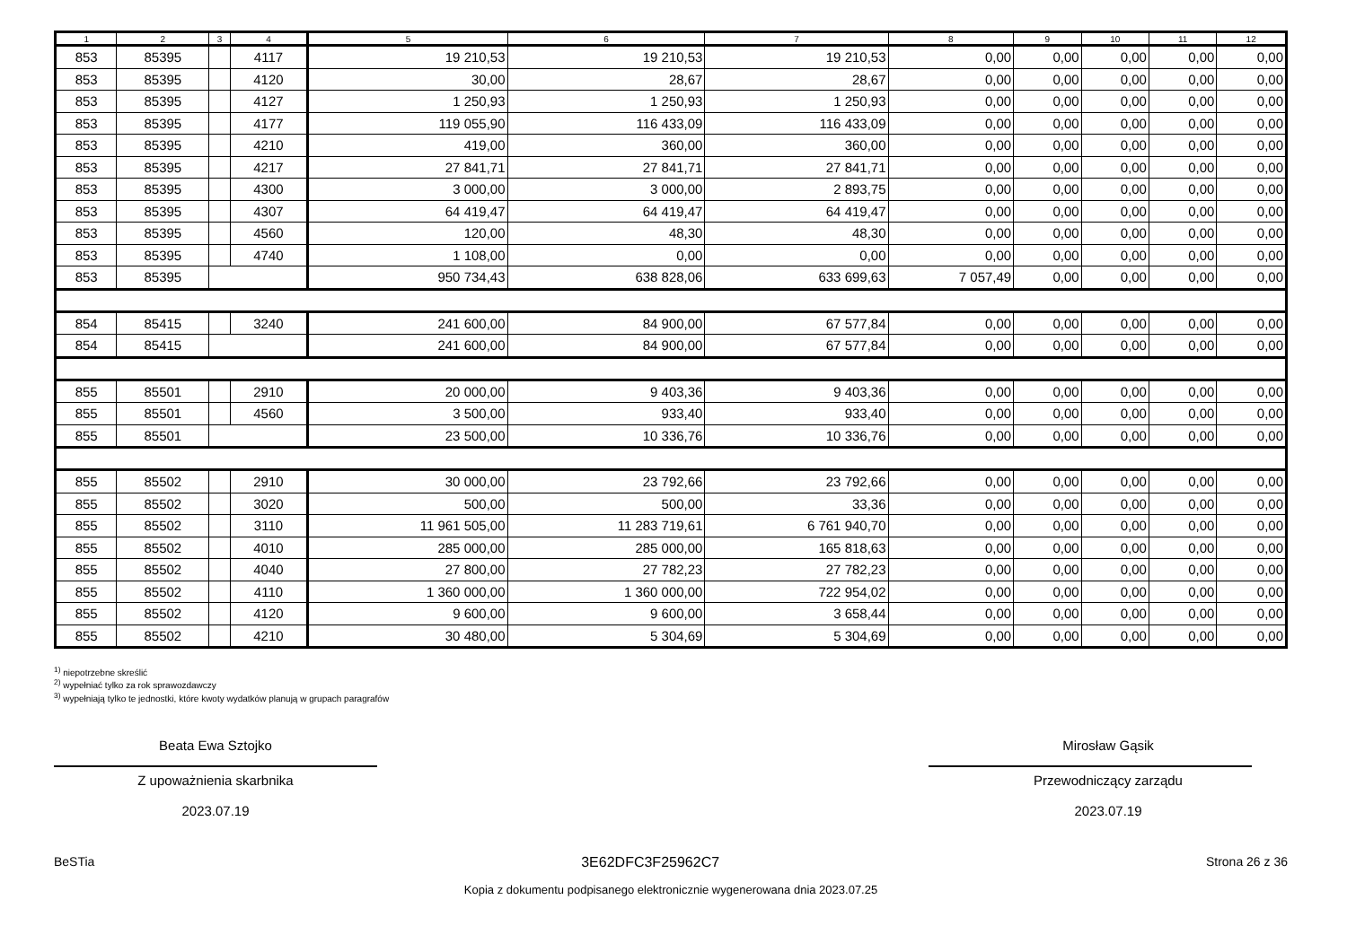| 1 | 2 | 3 | 4 | 5 | 6 | 7 | 8 | 9 | 10 | 11 | 12 |
| --- | --- | --- | --- | --- | --- | --- | --- | --- | --- | --- | --- |
| 853 | 85395 | | 4117 | 19 210,53 | 19 210,53 | 19 210,53 | 0,00 | 0,00 | 0,00 | 0,00 | 0,00 |
| 853 | 85395 | | 4120 | 30,00 | 28,67 | 28,67 | 0,00 | 0,00 | 0,00 | 0,00 | 0,00 |
| 853 | 85395 | | 4127 | 1 250,93 | 1 250,93 | 1 250,93 | 0,00 | 0,00 | 0,00 | 0,00 | 0,00 |
| 853 | 85395 | | 4177 | 119 055,90 | 116 433,09 | 116 433,09 | 0,00 | 0,00 | 0,00 | 0,00 | 0,00 |
| 853 | 85395 | | 4210 | 419,00 | 360,00 | 360,00 | 0,00 | 0,00 | 0,00 | 0,00 | 0,00 |
| 853 | 85395 | | 4217 | 27 841,71 | 27 841,71 | 27 841,71 | 0,00 | 0,00 | 0,00 | 0,00 | 0,00 |
| 853 | 85395 | | 4300 | 3 000,00 | 3 000,00 | 2 893,75 | 0,00 | 0,00 | 0,00 | 0,00 | 0,00 |
| 853 | 85395 | | 4307 | 64 419,47 | 64 419,47 | 64 419,47 | 0,00 | 0,00 | 0,00 | 0,00 | 0,00 |
| 853 | 85395 | | 4560 | 120,00 | 48,30 | 48,30 | 0,00 | 0,00 | 0,00 | 0,00 | 0,00 |
| 853 | 85395 | | 4740 | 1 108,00 | 0,00 | 0,00 | 0,00 | 0,00 | 0,00 | 0,00 | 0,00 |
| 853 | 85395 | | | 950 734,43 | 638 828,06 | 633 699,63 | 7 057,49 | 0,00 | 0,00 | 0,00 | 0,00 |
| 854 | 85415 | | 3240 | 241 600,00 | 84 900,00 | 67 577,84 | 0,00 | 0,00 | 0,00 | 0,00 | 0,00 |
| 854 | 85415 | | | 241 600,00 | 84 900,00 | 67 577,84 | 0,00 | 0,00 | 0,00 | 0,00 | 0,00 |
| 855 | 85501 | | 2910 | 20 000,00 | 9 403,36 | 9 403,36 | 0,00 | 0,00 | 0,00 | 0,00 | 0,00 |
| 855 | 85501 | | 4560 | 3 500,00 | 933,40 | 933,40 | 0,00 | 0,00 | 0,00 | 0,00 | 0,00 |
| 855 | 85501 | | | 23 500,00 | 10 336,76 | 10 336,76 | 0,00 | 0,00 | 0,00 | 0,00 | 0,00 |
| 855 | 85502 | | 2910 | 30 000,00 | 23 792,66 | 23 792,66 | 0,00 | 0,00 | 0,00 | 0,00 | 0,00 |
| 855 | 85502 | | 3020 | 500,00 | 500,00 | 33,36 | 0,00 | 0,00 | 0,00 | 0,00 | 0,00 |
| 855 | 85502 | | 3110 | 11 961 505,00 | 11 283 719,61 | 6 761 940,70 | 0,00 | 0,00 | 0,00 | 0,00 | 0,00 |
| 855 | 85502 | | 4010 | 285 000,00 | 285 000,00 | 165 818,63 | 0,00 | 0,00 | 0,00 | 0,00 | 0,00 |
| 855 | 85502 | | 4040 | 27 800,00 | 27 782,23 | 27 782,23 | 0,00 | 0,00 | 0,00 | 0,00 | 0,00 |
| 855 | 85502 | | 4110 | 1 360 000,00 | 1 360 000,00 | 722 954,02 | 0,00 | 0,00 | 0,00 | 0,00 | 0,00 |
| 855 | 85502 | | 4120 | 9 600,00 | 9 600,00 | 3 658,44 | 0,00 | 0,00 | 0,00 | 0,00 | 0,00 |
| 855 | 85502 | | 4210 | 30 480,00 | 5 304,69 | 5 304,69 | 0,00 | 0,00 | 0,00 | 0,00 | 0,00 |
<sup>1)</sup> niepotrzebne skreślić
<sup>2)</sup> wypełniać tylko za rok sprawozdawczy
<sup>3)</sup> wypełniają tylko te jednostki, które kwoty wydatków planują w grupach paragrafów
Beata Ewa Sztojko
Z upoważnienia skarbnika
2023.07.19
Mirosław Gąsik
Przewodniczący zarządu
2023.07.19
BeSTia 3E62DFC3F25962C7 Strona 26 z 36
Kopia z dokumentu podpisanego elektronicznie wygenerowana dnia 2023.07.25